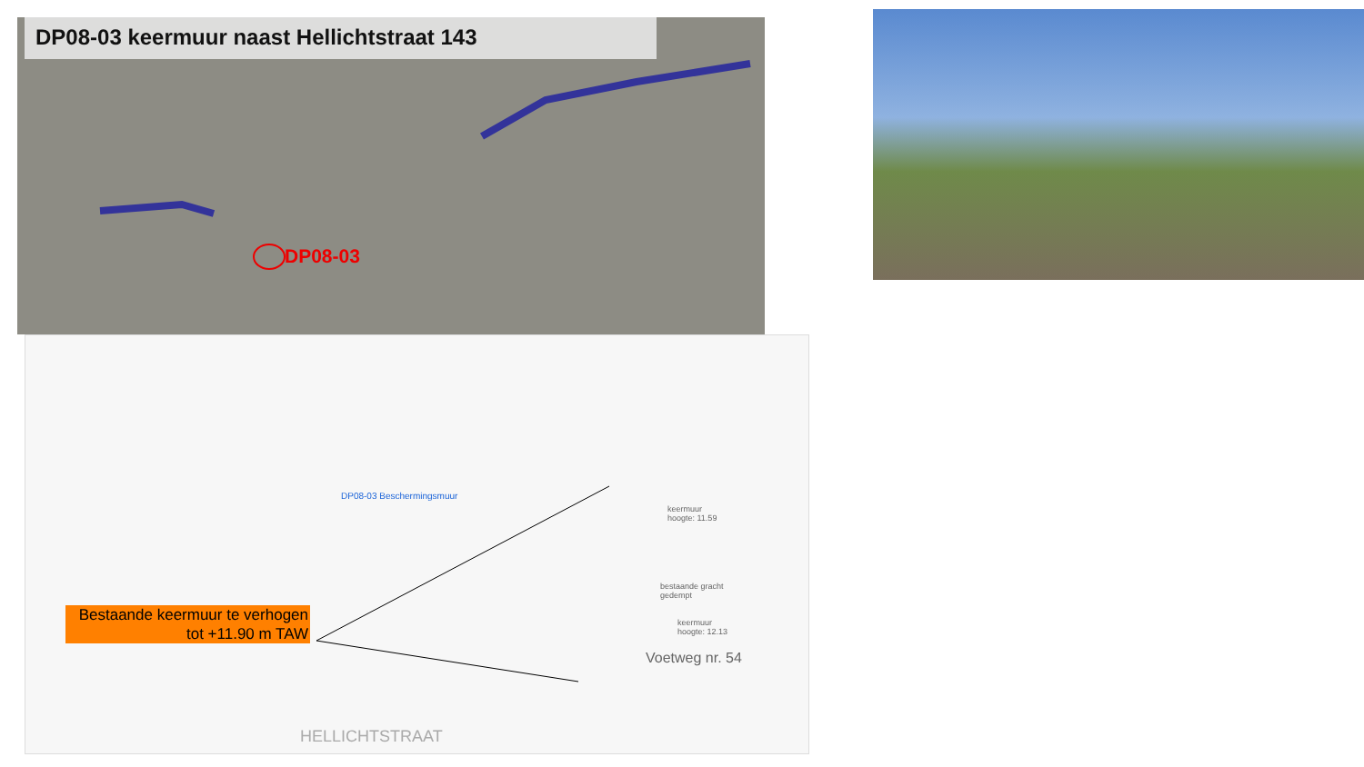DP08-03 keermuur naast Hellichtstraat 143
DP08-03
DP08-03 Beschermingsmuur
keermuur
hoogte: 11.59
bestaande gracht
gedempt
keermuur
hoogte: 12.13
Voetweg nr. 54
HELLICHTSTRAAT
Bestaande keermuur te verhogen tot +11.90 m TAW